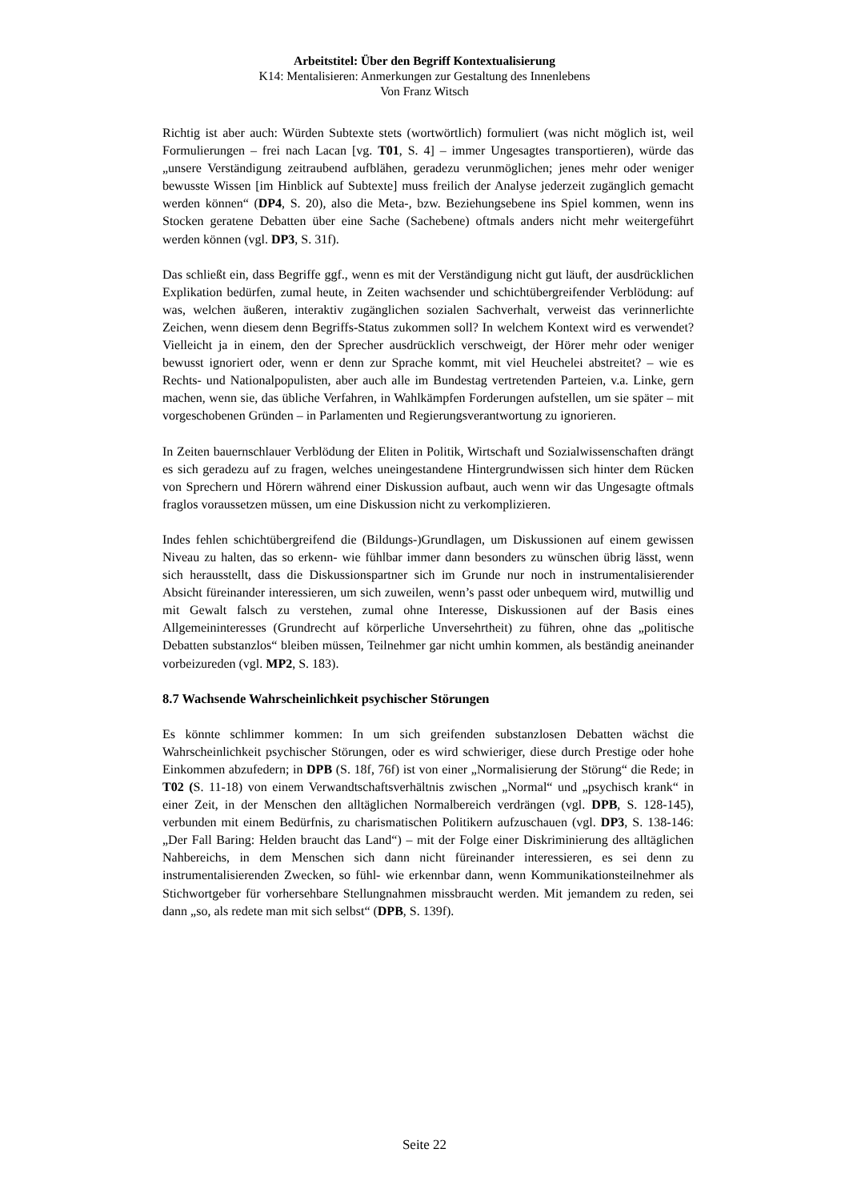Arbeitstitel: Über den Begriff Kontextualisierung
K14: Mentalisieren: Anmerkungen zur Gestaltung des Innenlebens
Von Franz Witsch
Richtig ist aber auch: Würden Subtexte stets (wortwörtlich) formuliert (was nicht möglich ist, weil Formulierungen – frei nach Lacan [vg. T01, S. 4] – immer Ungesagtes transportieren), würde das „unsere Verständigung zeitraubend aufblähen, geradezu verunmöglichen; jenes mehr oder weniger bewusste Wissen [im Hinblick auf Subtexte] muss freilich der Analyse jederzeit zugänglich gemacht werden können“ (DP4, S. 20), also die Meta-, bzw. Beziehungsebene ins Spiel kommen, wenn ins Stocken geratene Debatten über eine Sache (Sachebene) oftmals anders nicht mehr weitergeführt werden können (vgl. DP3, S. 31f).
Das schließt ein, dass Begriffe ggf., wenn es mit der Verständigung nicht gut läuft, der ausdrücklichen Explikation bedürfen, zumal heute, in Zeiten wachsender und schichtübergreifender Verblödung: auf was, welchen äußeren, interaktiv zugänglichen sozialen Sachverhalt, verweist das verinnerlichte Zeichen, wenn diesem denn Begriffs-Status zukommen soll? In welchem Kontext wird es verwendet? Vielleicht ja in einem, den der Sprecher ausdrücklich verschweigt, der Hörer mehr oder weniger bewusst ignoriert oder, wenn er denn zur Sprache kommt, mit viel Heuchelei abstreitet? – wie es Rechts- und Nationalpopulisten, aber auch alle im Bundestag vertretenden Parteien, v.a. Linke, gern machen, wenn sie, das übliche Verfahren, in Wahlkämpfen Forderungen aufstellen, um sie später – mit vorgeschobenen Gründen – in Parlamenten und Regierungsverantwortung zu ignorieren.
In Zeiten bauernschlauer Verblödung der Eliten in Politik, Wirtschaft und Sozialwissenschaften drängt es sich geradezu auf zu fragen, welches uneingestandene Hintergrundwissen sich hinter dem Rücken von Sprechern und Hörern während einer Diskussion aufbaut, auch wenn wir das Ungesagte oftmals fraglos voraussetzen müssen, um eine Diskussion nicht zu verkomplizieren.
Indes fehlen schichtübergreifend die (Bildungs-)Grundlagen, um Diskussionen auf einem gewissen Niveau zu halten, das so erkenn- wie fühlbar immer dann besonders zu wünschen übrig lässt, wenn sich herausstellt, dass die Diskussionspartner sich im Grunde nur noch in instrumentalisierender Absicht füreinander interessieren, um sich zuweilen, wenn’s passt oder unbequem wird, mutwillig und mit Gewalt falsch zu verstehen, zumal ohne Interesse, Diskussionen auf der Basis eines Allgemeininteresses (Grundrecht auf körperliche Unversehrtheit) zu führen, ohne das „politische Debatten substanzlos“ bleiben müssen, Teilnehmer gar nicht umhin kommen, als beständig aneinander vorbeizureden (vgl. MP2, S. 183).
8.7 Wachsende Wahrscheinlichkeit psychischer Störungen
Es könnte schlimmer kommen: In um sich greifenden substanzlosen Debatten wächst die Wahrscheinlichkeit psychischer Störungen, oder es wird schwieriger, diese durch Prestige oder hohe Einkommen abzufedern; in DPB (S. 18f, 76f) ist von einer „Normalisierung der Störung“ die Rede; in T02 (S. 11-18) von einem Verwandtschaftsverhältnis zwischen „Normal“ und „psychisch krank“ in einer Zeit, in der Menschen den alltäglichen Normalbereich verdrängen (vgl. DPB, S. 128-145), verbunden mit einem Bedürfnis, zu charismatischen Politikern aufzuschauen (vgl. DP3, S. 138-146: „Der Fall Baring: Helden braucht das Land“) – mit der Folge einer Diskriminierung des alltäglichen Nahbereichs, in dem Menschen sich dann nicht füreinander interessieren, es sei denn zu instrumentalisierenden Zwecken, so fühl- wie erkennbar dann, wenn Kommunikationsteilnehmer als Stichwortgeber für vorhersehbare Stellungnahmen missbraucht werden. Mit jemandem zu reden, sei dann „so, als redete man mit sich selbst“ (DPB, S. 139f).
Seite 22